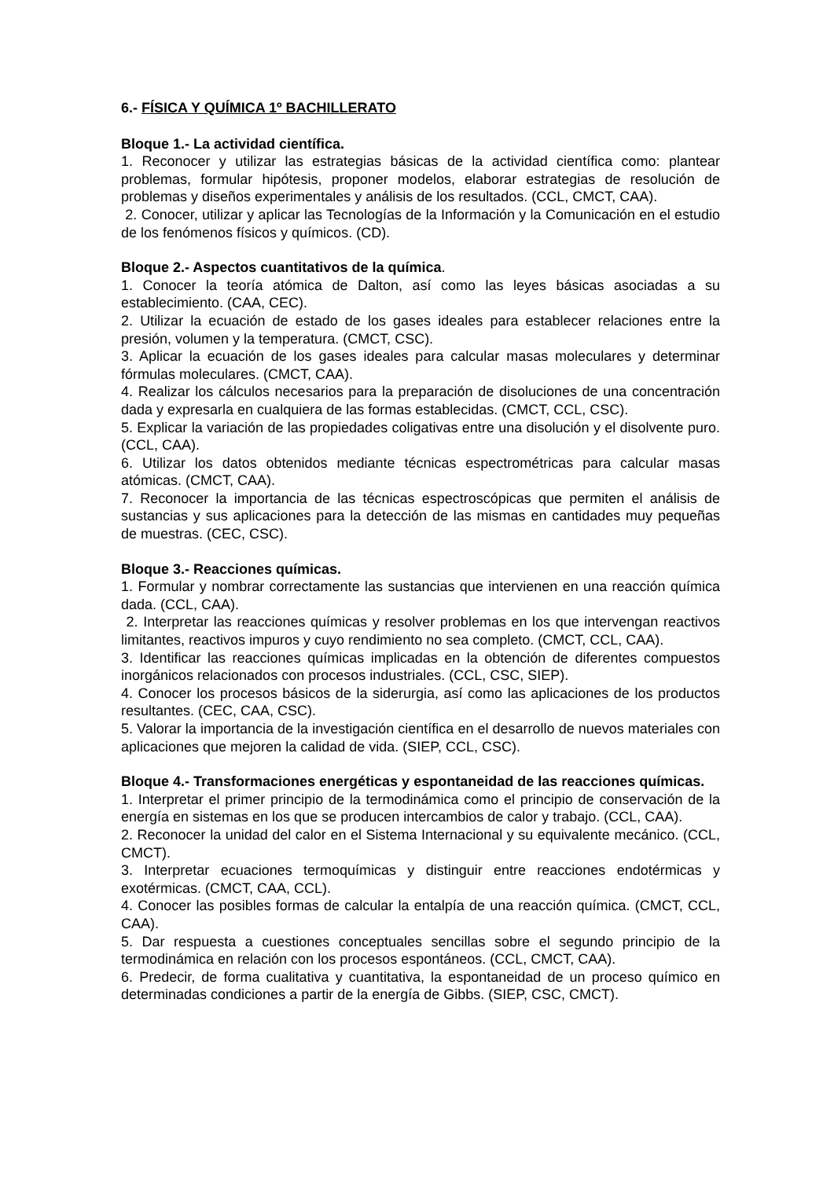6.- FÍSICA Y QUÍMICA 1º BACHILLERATO
Bloque 1.- La actividad científica.
1. Reconocer y utilizar las estrategias básicas de la actividad científica como: plantear problemas, formular hipótesis, proponer modelos, elaborar estrategias de resolución de problemas y diseños experimentales y análisis de los resultados. (CCL, CMCT, CAA).
2. Conocer, utilizar y aplicar las Tecnologías de la Información y la Comunicación en el estudio de los fenómenos físicos y químicos. (CD).
Bloque 2.- Aspectos cuantitativos de la química.
1. Conocer la teoría atómica de Dalton, así como las leyes básicas asociadas a su establecimiento. (CAA, CEC).
2. Utilizar la ecuación de estado de los gases ideales para establecer relaciones entre la presión, volumen y la temperatura. (CMCT, CSC).
3. Aplicar la ecuación de los gases ideales para calcular masas moleculares y determinar fórmulas moleculares. (CMCT, CAA).
4. Realizar los cálculos necesarios para la preparación de disoluciones de una concentración dada y expresarla en cualquiera de las formas establecidas. (CMCT, CCL, CSC).
5. Explicar la variación de las propiedades coligativas entre una disolución y el disolvente puro. (CCL, CAA).
6. Utilizar los datos obtenidos mediante técnicas espectrométricas para calcular masas atómicas. (CMCT, CAA).
7. Reconocer la importancia de las técnicas espectroscópicas que permiten el análisis de sustancias y sus aplicaciones para la detección de las mismas en cantidades muy pequeñas de muestras. (CEC, CSC).
Bloque 3.- Reacciones químicas.
1. Formular y nombrar correctamente las sustancias que intervienen en una reacción química dada. (CCL, CAA).
2. Interpretar las reacciones químicas y resolver problemas en los que intervengan reactivos limitantes, reactivos impuros y cuyo rendimiento no sea completo. (CMCT, CCL, CAA).
3. Identificar las reacciones químicas implicadas en la obtención de diferentes compuestos inorgánicos relacionados con procesos industriales. (CCL, CSC, SIEP).
4. Conocer los procesos básicos de la siderurgia, así como las aplicaciones de los productos resultantes. (CEC, CAA, CSC).
5. Valorar la importancia de la investigación científica en el desarrollo de nuevos materiales con aplicaciones que mejoren la calidad de vida. (SIEP, CCL, CSC).
Bloque 4.- Transformaciones energéticas y espontaneidad de las reacciones químicas.
1. Interpretar el primer principio de la termodinámica como el principio de conservación de la energía en sistemas en los que se producen intercambios de calor y trabajo. (CCL, CAA).
2. Reconocer la unidad del calor en el Sistema Internacional y su equivalente mecánico. (CCL, CMCT).
3. Interpretar ecuaciones termoquímicas y distinguir entre reacciones endotérmicas y exotérmicas. (CMCT, CAA, CCL).
4. Conocer las posibles formas de calcular la entalpía de una reacción química. (CMCT, CCL, CAA).
5. Dar respuesta a cuestiones conceptuales sencillas sobre el segundo principio de la termodinámica en relación con los procesos espontáneos. (CCL, CMCT, CAA).
6. Predecir, de forma cualitativa y cuantitativa, la espontaneidad de un proceso químico en determinadas condiciones a partir de la energía de Gibbs. (SIEP, CSC, CMCT).